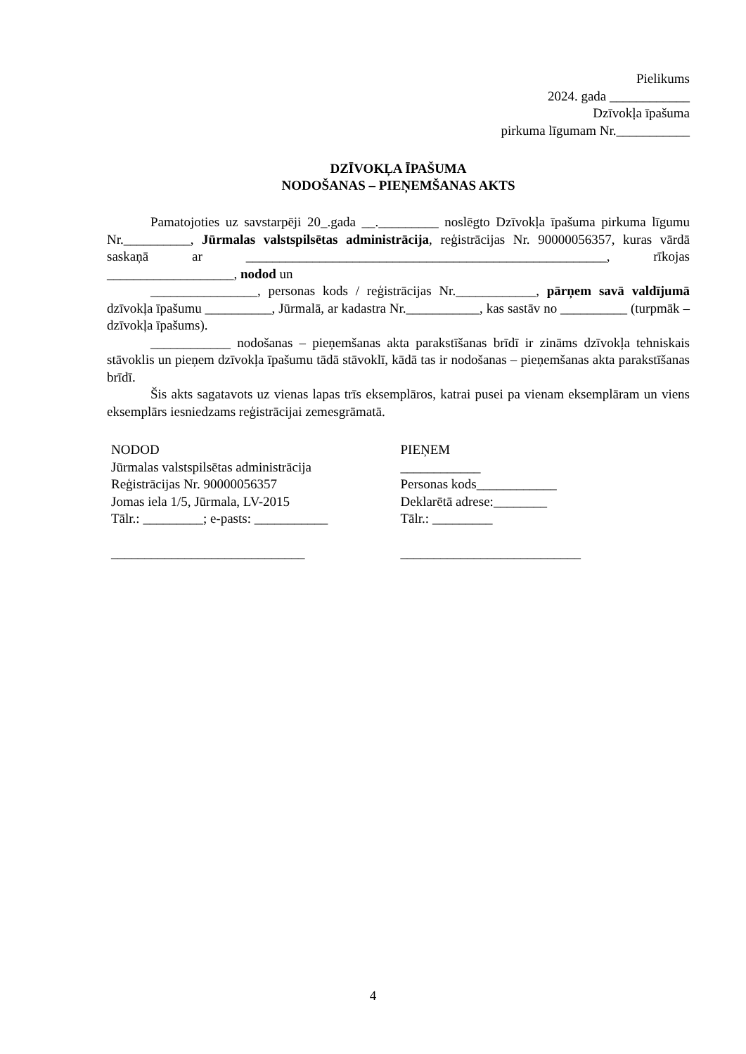Pielikums
2024. gada ____________
Dzīvokļa īpašuma
pirkuma līgumam Nr.___________
DZĪVOKĻA ĪPAŠUMA
NODOŠANAS – PIEŅEMŠANAS AKTS
Pamatojoties uz savstarpēji 20_.gada __._________ noslēgto Dzīvokļa īpašuma pirkuma līgumu Nr.__________, Jūrmalas valstspilsētas administrācija, reģistrācijas Nr. 90000056357, kuras vārdā saskaņā ar ______________________________________________________, rīkojas ___________________, nodod un
________________, personas kods / reģistrācijas Nr.____________, pārņem savā valdījumā dzīvokļa īpašumu __________, Jūrmalā, ar kadastra Nr.___________, kas sastāv no __________ (turpmāk – dzīvokļa īpašums).
____________ nodošanas – pieņemšanas akta parakstīšanas brīdī ir zināms dzīvokļa tehniskais stāvoklis un pieņem dzīvokļa īpašumu tādā stāvoklī, kādā tas ir nodošanas – pieņemšanas akta parakstīšanas brīdī.
Šis akts sagatavots uz vienas lapas trīs eksemplāros, katrai pusei pa vienam eksemplāram un viens eksemplārs iesniedzams reģistrācijai zemesgrāmatā.
NODOD
Jūrmalas valstspilsētas administrācija
Reģistrācijas Nr. 90000056357
Jomas iela 1/5, Jūrmala, LV-2015
Tālr.: _________; e-pasts: ___________
_____________________________
PIEŅEM
____________
Personas kods____________
Deklarētā adrese:________
Tālr.: _________
___________________________
4